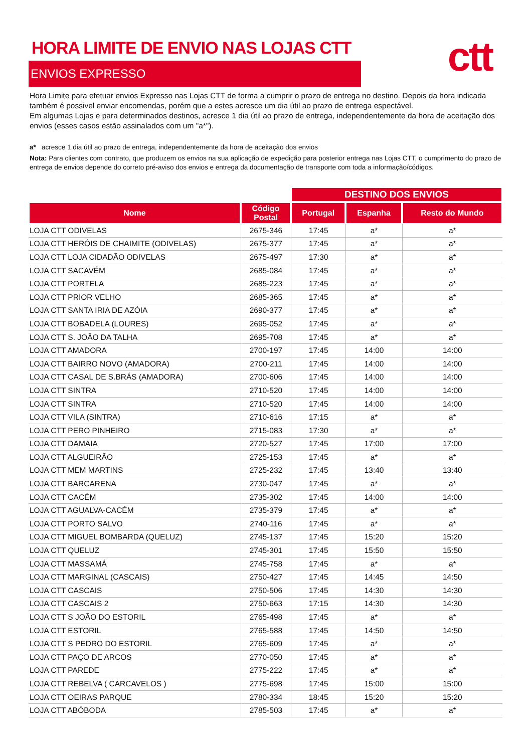HORA LIMITE DE ENVIO NAS LOJAS CTT
ctt
ENVIOS EXPRESSO
Hora Limite para efetuar envios Expresso nas Lojas CTT de forma a cumprir o prazo de entrega no destino. Depois da hora indicada também é possivel enviar encomendas, porém que a estes acresce um dia útil ao prazo de entrega espectável.
Em algumas Lojas e para determinados destinos, acresce 1 dia útil ao prazo de entrega, independentemente da hora de aceitação dos envios (esses casos estão assinalados com um "a*").
a* acresce 1 dia útil ao prazo de entrega, independentemente da hora de aceitação dos envios
Nota: Para clientes com contrato, que produzem os envios na sua aplicação de expedição para posterior entrega nas Lojas CTT, o cumprimento do prazo de entrega de envios depende do correto pré-aviso dos envios e entrega da documentação de transporte com toda a informação/códigos.
| | | DESTINO DOS ENVIOS | | |
| --- | --- | --- | --- | --- |
| Nome | Código Postal | Portugal | Espanha | Resto do Mundo |
| LOJA CTT ODIVELAS | 2675-346 | 17:45 | a* | a* |
| LOJA CTT HERÓIS DE CHAIMITE (ODIVELAS) | 2675-377 | 17:45 | a* | a* |
| LOJA CTT LOJA CIDADÃO ODIVELAS | 2675-497 | 17:30 | a* | a* |
| LOJA CTT SACAVÉM | 2685-084 | 17:45 | a* | a* |
| LOJA CTT PORTELA | 2685-223 | 17:45 | a* | a* |
| LOJA CTT PRIOR VELHO | 2685-365 | 17:45 | a* | a* |
| LOJA CTT SANTA IRIA DE AZÓIA | 2690-377 | 17:45 | a* | a* |
| LOJA CTT BOBADELA (LOURES) | 2695-052 | 17:45 | a* | a* |
| LOJA CTT S. JOÃO DA TALHA | 2695-708 | 17:45 | a* | a* |
| LOJA CTT AMADORA | 2700-197 | 17:45 | 14:00 | 14:00 |
| LOJA CTT BAIRRO NOVO (AMADORA) | 2700-211 | 17:45 | 14:00 | 14:00 |
| LOJA CTT CASAL DE S.BRÁS (AMADORA) | 2700-606 | 17:45 | 14:00 | 14:00 |
| LOJA CTT SINTRA | 2710-520 | 17:45 | 14:00 | 14:00 |
| LOJA CTT SINTRA | 2710-520 | 17:45 | 14:00 | 14:00 |
| LOJA CTT VILA (SINTRA) | 2710-616 | 17:15 | a* | a* |
| LOJA CTT PERO PINHEIRO | 2715-083 | 17:30 | a* | a* |
| LOJA CTT DAMAIA | 2720-527 | 17:45 | 17:00 | 17:00 |
| LOJA CTT ALGUEIRÃO | 2725-153 | 17:45 | a* | a* |
| LOJA CTT MEM MARTINS | 2725-232 | 17:45 | 13:40 | 13:40 |
| LOJA CTT BARCARENA | 2730-047 | 17:45 | a* | a* |
| LOJA CTT CACÉM | 2735-302 | 17:45 | 14:00 | 14:00 |
| LOJA CTT AGUALVA-CACÉM | 2735-379 | 17:45 | a* | a* |
| LOJA CTT PORTO SALVO | 2740-116 | 17:45 | a* | a* |
| LOJA CTT MIGUEL BOMBARDA (QUELUZ) | 2745-137 | 17:45 | 15:20 | 15:20 |
| LOJA CTT QUELUZ | 2745-301 | 17:45 | 15:50 | 15:50 |
| LOJA CTT MASSAMÁ | 2745-758 | 17:45 | a* | a* |
| LOJA CTT MARGINAL (CASCAIS) | 2750-427 | 17:45 | 14:45 | 14:50 |
| LOJA CTT CASCAIS | 2750-506 | 17:45 | 14:30 | 14:30 |
| LOJA CTT CASCAIS 2 | 2750-663 | 17:15 | 14:30 | 14:30 |
| LOJA CTT S JOÃO DO ESTORIL | 2765-498 | 17:45 | a* | a* |
| LOJA CTT ESTORIL | 2765-588 | 17:45 | 14:50 | 14:50 |
| LOJA CTT S PEDRO DO ESTORIL | 2765-609 | 17:45 | a* | a* |
| LOJA CTT PAÇO DE ARCOS | 2770-050 | 17:45 | a* | a* |
| LOJA CTT PAREDE | 2775-222 | 17:45 | a* | a* |
| LOJA CTT REBELVA ( CARCAVELOS ) | 2775-698 | 17:45 | 15:00 | 15:00 |
| LOJA CTT OEIRAS PARQUE | 2780-334 | 18:45 | 15:20 | 15:20 |
| LOJA CTT ABÓBODA | 2785-503 | 17:45 | a* | a* |